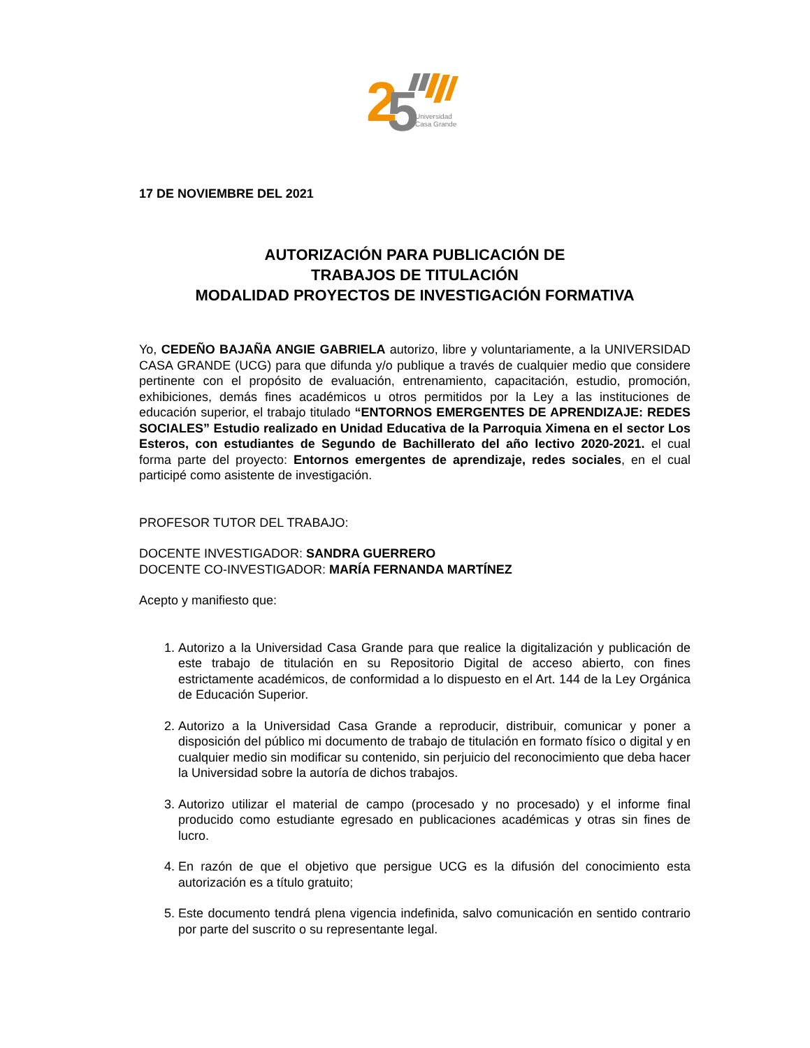2
5
Universidad
Casa Grande
17 DE NOVIEMBRE DEL 2021
AUTORIZACIÓN PARA PUBLICACIÓN DE
TRABAJOS DE TITULACIÓN
MODALIDAD PROYECTOS DE INVESTIGACIÓN FORMATIVA
Yo, CEDEÑO BAJAÑA ANGIE GABRIELA autorizo, libre y voluntariamente, a la UNIVERSIDAD CASA GRANDE (UCG) para que difunda y/o publique a través de cualquier medio que considere pertinente con el propósito de evaluación, entrenamiento, capacitación, estudio, promoción, exhibiciones, demás fines académicos u otros permitidos por la Ley a las instituciones de educación superior, el trabajo titulado “ENTORNOS EMERGENTES DE APRENDIZAJE: REDES SOCIALES” Estudio realizado en Unidad Educativa de la Parroquia Ximena en el sector Los Esteros, con estudiantes de Segundo de Bachillerato del año lectivo 2020-2021. el cual forma parte del proyecto: Entornos emergentes de aprendizaje, redes sociales, en el cual participé como asistente de investigación.
PROFESOR TUTOR DEL TRABAJO:
DOCENTE INVESTIGADOR: SANDRA GUERRERO
DOCENTE CO-INVESTIGADOR: MARÍA FERNANDA MARTÍNEZ
Acepto y manifiesto que:
1. Autorizo a la Universidad Casa Grande para que realice la digitalización y publicación de este trabajo de titulación en su Repositorio Digital de acceso abierto, con fines estrictamente académicos, de conformidad a lo dispuesto en el Art. 144 de la Ley Orgánica de Educación Superior.
2. Autorizo a la Universidad Casa Grande a reproducir, distribuir, comunicar y poner a disposición del público mi documento de trabajo de titulación en formato físico o digital y en cualquier medio sin modificar su contenido, sin perjuicio del reconocimiento que deba hacer la Universidad sobre la autoría de dichos trabajos.
3. Autorizo utilizar el material de campo (procesado y no procesado) y el informe final producido como estudiante egresado en publicaciones académicas y otras sin fines de lucro.
4. En razón de que el objetivo que persigue UCG es la difusión del conocimiento esta autorización es a título gratuito;
5. Este documento tendrá plena vigencia indefinida, salvo comunicación en sentido contrario por parte del suscrito o su representante legal.